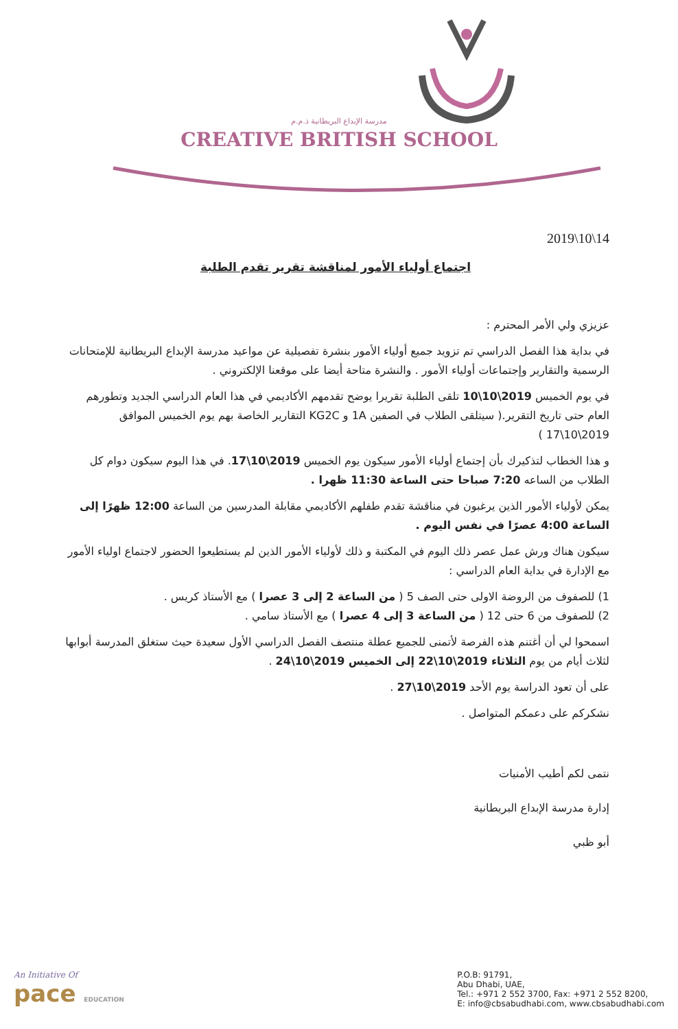مدرسة الإبداع البريطانية ذ.م.م
CREATIVE BRITISH SCHOOL
2019\10\14
اجتماع أولياء الأمور لمناقشة تقرير تقدم الطلبة
عزيزي ولي الأمر المحترم :
في بداية هذا الفصل الدراسي تم تزويد جميع أولياء الأمور بنشرة تفصيلية عن مواعيد مدرسة الإبداع البريطانية للإمتحانات الرسمية والتقارير وإجتماعات أولياء الأمور . والنشرة متاحة أيضا على موقعنا الإلكتروني .
في يوم الخميس 2019\10\10 تلقى الطلبة تقريرا يوضح تقدمهم الأكاديمي في هذا العام الدراسي الجديد وتطورهم العام حتى تاريخ التقرير.( سيتلقى الطلاب في الصفين 1A و KG2C التقارير الخاصة بهم يوم الخميس الموافق 2019\10\17 )
و هذا الخطاب لتذكيرك بأن إجتماع أولياء الأمور سيكون يوم الخميس 2019\10\17. في هذا اليوم سيكون دوام كل الطلاب من الساعه 7:20 صباحا حتى الساعة 11:30 ظهرا .
يمكن لأولياء الأمور الذين يرغبون في مناقشة تقدم طفلهم الأكاديمي مقابلة المدرسين من الساعة 12:00 ظهرًا إلى الساعة 4:00 عصرًا في نفس اليوم .
سيكون هناك ورش عمل عصر ذلك اليوم في المكتبة و ذلك لأولياء الأمور الذين لم يستطيعوا الحضور لاجتماع اولياء الأمور مع الإدارة في بداية العام الدراسي :
1) للصفوف من الروضة الاولى حتى الصف 5 ( من الساعة 2 إلى 3 عصرا ) مع الأستاذ كريس .
2) للصفوف من 6 حتى 12 ( من الساعة 3 إلى 4 عصرا ) مع الأستاذ سامي .
اسمحوا لي أن أغتنم هذه الفرصة لأتمنى للجميع عطلة منتصف الفصل الدراسي الأول سعيدة حيث ستغلق المدرسة أبوابها لثلاث أيام من يوم الثلاثاء 2019\10\22 إلى الخميس 2019\10\24 .
على أن تعود الدراسة يوم الأحد 2019\10\27 .
نشكركم على دعمكم المتواصل .
نتمى لكم أطيب الأمنيات
إدارة مدرسة الإبداع البريطانية
أبو ظبي
An Initiative Of
pace EDUCATION
P.O.B: 91791,
Abu Dhabi, UAE,
Tel.: +971 2 552 3700, Fax: +971 2 552 8200,
E: info@cbsabudhabi.com, www.cbsabudhabi.com